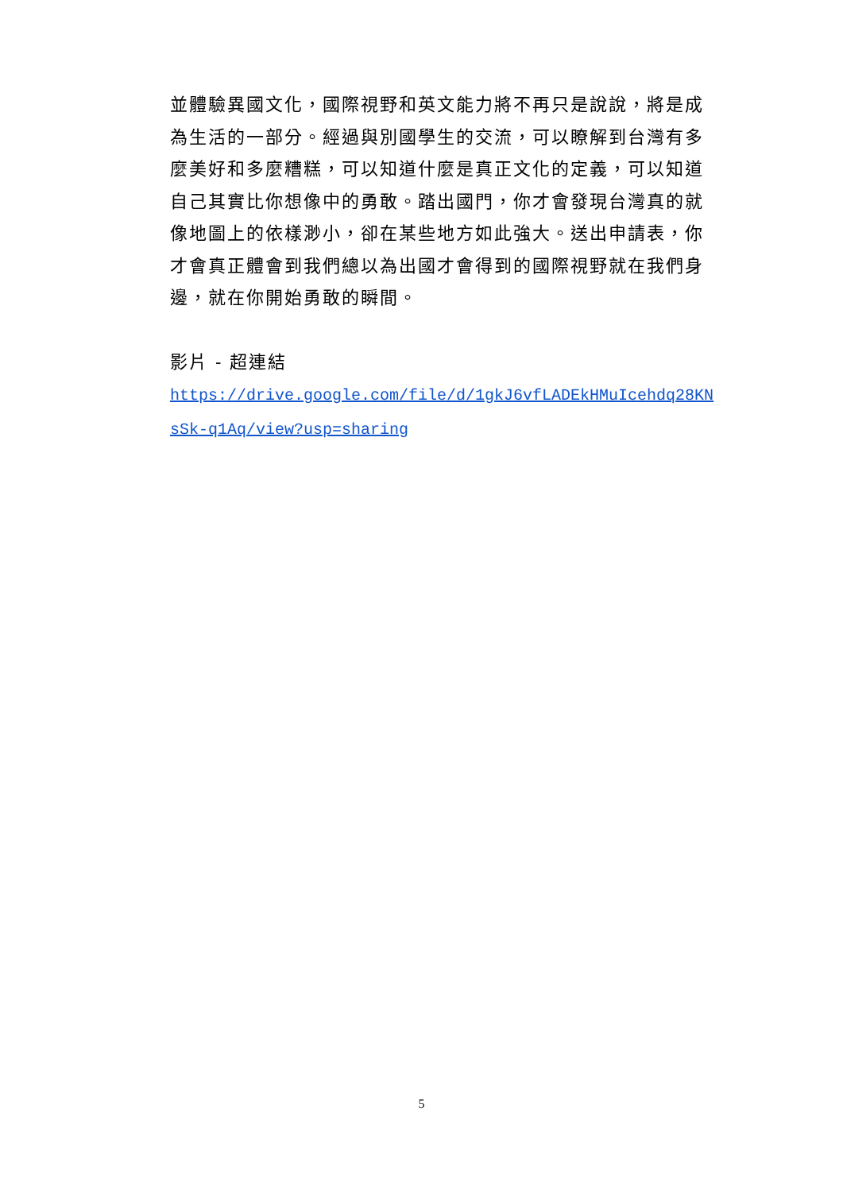並體驗異國文化，國際視野和英文能力將不再只是說說，將是成為生活的一部分。經過與別國學生的交流，可以瞭解到台灣有多麼美好和多麼糟糕，可以知道什麼是真正文化的定義，可以知道自己其實比你想像中的勇敢。踏出國門，你才會發現台灣真的就像地圖上的依樣渺小，卻在某些地方如此強大。送出申請表，你才會真正體會到我們總以為出國才會得到的國際視野就在我們身邊，就在你開始勇敢的瞬間。
影片 - 超連結
https://drive.google.com/file/d/1gkJ6vfLADEkHMuIcehdq28KNsSk-q1Aq/view?usp=sharing
5